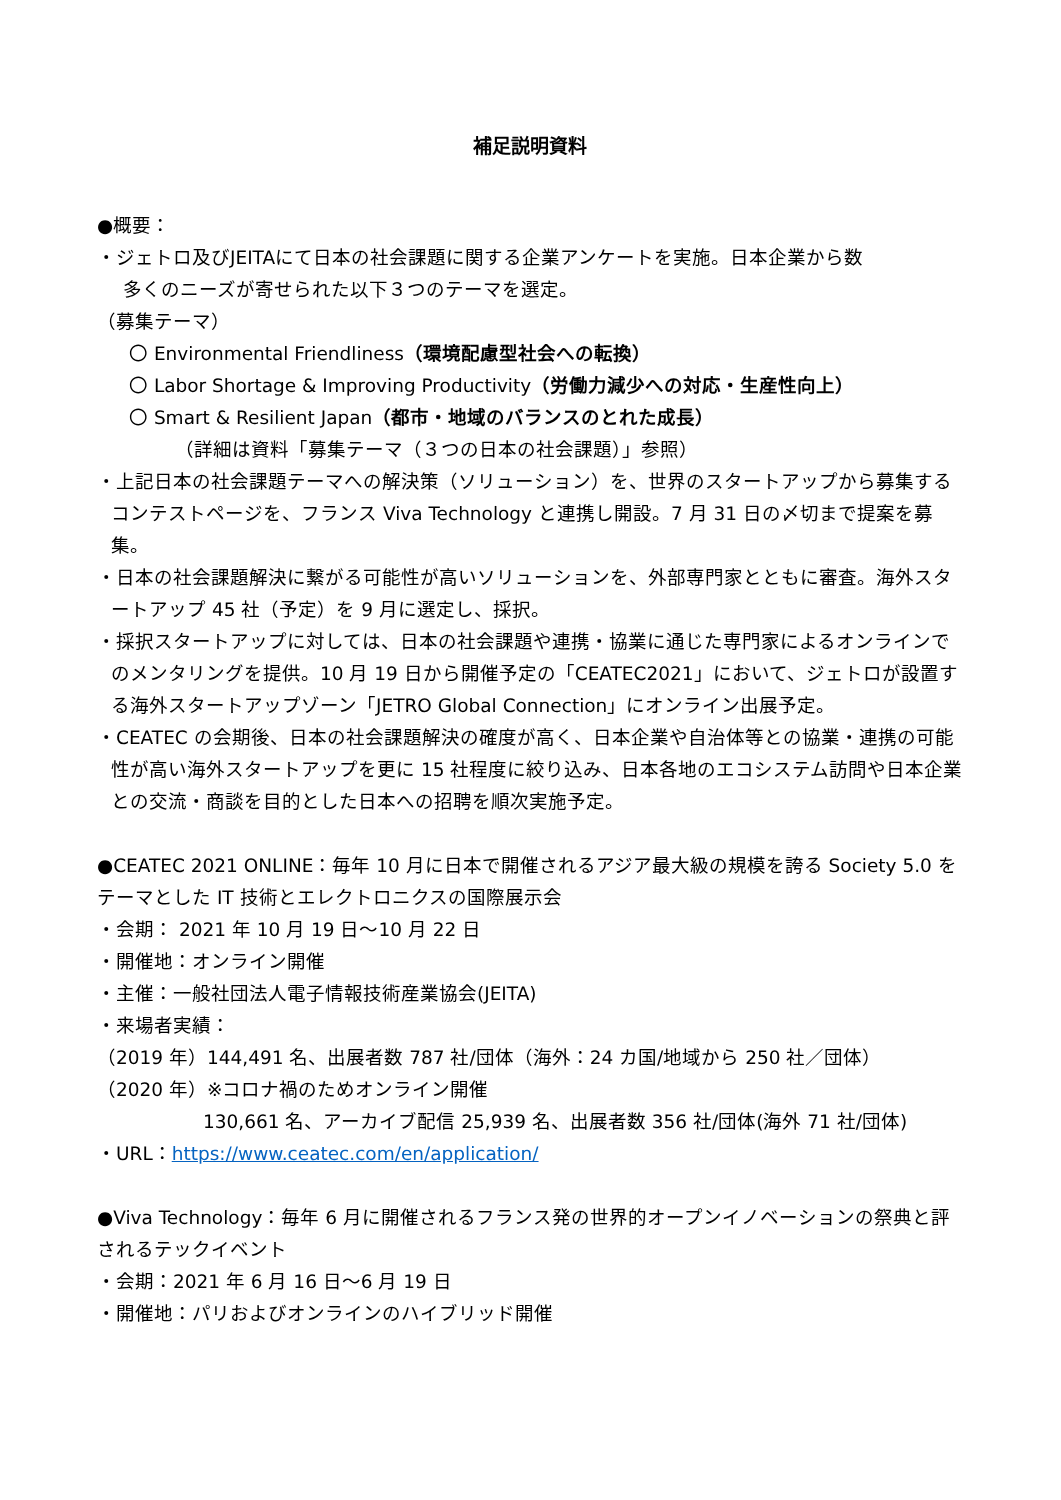補足説明資料
●概要：
・ジェトロ及びJEITAにて日本の社会課題に関する企業アンケートを実施。日本企業から数
多くのニーズが寄せられた以下３つのテーマを選定。
（募集テーマ）
〇 Environmental Friendliness（環境配慮型社会への転換）
〇 Labor Shortage & Improving Productivity（労働力減少への対応・生産性向上）
〇 Smart & Resilient Japan（都市・地域のバランスのとれた成長）
（詳細は資料「募集テーマ（３つの日本の社会課題）」参照）
・上記日本の社会課題テーマへの解決策（ソリューション）を、世界のスタートアップから募集するコンテストページを、フランス Viva Technology と連携し開設。7 月 31 日の〆切まで提案を募集。
・日本の社会課題解決に繋がる可能性が高いソリューションを、外部専門家とともに審査。海外スタートアップ 45 社（予定）を 9 月に選定し、採択。
・採択スタートアップに対しては、日本の社会課題や連携・協業に通じた専門家によるオンラインでのメンタリングを提供。10 月 19 日から開催予定の「CEATEC2021」において、ジェトロが設置する海外スタートアップゾーン「JETRO Global Connection」にオンライン出展予定。
・CEATEC の会期後、日本の社会課題解決の確度が高く、日本企業や自治体等との協業・連携の可能性が高い海外スタートアップを更に 15 社程度に絞り込み、日本各地のエコシステム訪問や日本企業との交流・商談を目的とした日本への招聘を順次実施予定。
●CEATEC 2021 ONLINE：毎年 10 月に日本で開催されるアジア最大級の規模を誇る Society 5.0 をテーマとした IT 技術とエレクトロニクスの国際展示会
・会期： 2021 年 10 月 19 日～10 月 22 日
・開催地：オンライン開催
・主催：一般社団法人電子情報技術産業協会(JEITA)
・来場者実績：
（2019 年）144,491 名、出展者数 787 社/団体（海外：24 カ国/地域から 250 社／団体）
（2020 年）※コロナ禍のためオンライン開催
130,661 名、アーカイブ配信 25,939 名、出展者数 356 社/団体(海外 71 社/団体)
・URL：https://www.ceatec.com/en/application/
●Viva Technology：毎年 6 月に開催されるフランス発の世界的オープンイノベーションの祭典と評されるテックイベント
・会期：2021 年 6 月 16 日～6 月 19 日
・開催地：パリおよびオンラインのハイブリッド開催